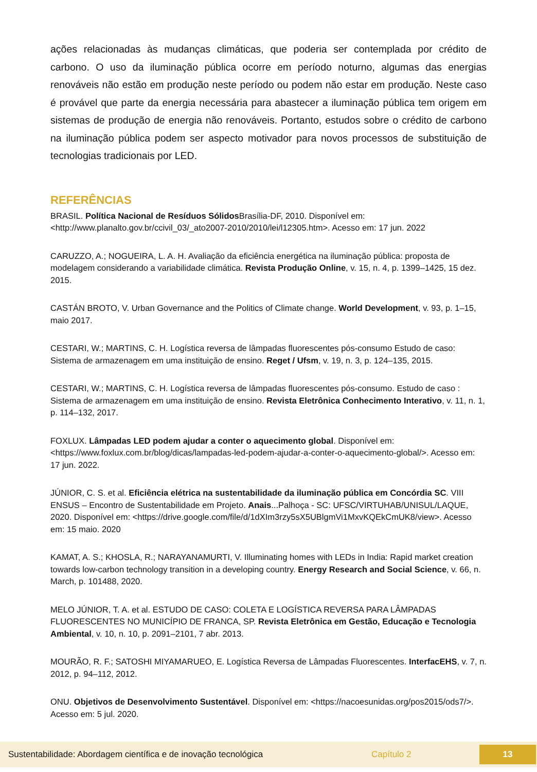ações relacionadas às mudanças climáticas, que poderia ser contemplada por crédito de carbono. O uso da iluminação pública ocorre em período noturno, algumas das energias renováveis não estão em produção neste período ou podem não estar em produção. Neste caso é provável que parte da energia necessária para abastecer a iluminação pública tem origem em sistemas de produção de energia não renováveis. Portanto, estudos sobre o crédito de carbono na iluminação pública podem ser aspecto motivador para novos processos de substituição de tecnologias tradicionais por LED.
REFERÊNCIAS
BRASIL. Política Nacional de Resíduos Sólidos Brasília-DF, 2010. Disponível em: <http://www.planalto.gov.br/ccivil_03/_ato2007-2010/2010/lei/l12305.htm>. Acesso em: 17 jun. 2022
CARUZZO, A.; NOGUEIRA, L. A. H. Avaliação da eficiência energética na iluminação pública: proposta de modelagem considerando a variabilidade climática. Revista Produção Online, v. 15, n. 4, p. 1399–1425, 15 dez. 2015.
CASTÁN BROTO, V. Urban Governance and the Politics of Climate change. World Development, v. 93, p. 1–15, maio 2017.
CESTARI, W.; MARTINS, C. H. Logística reversa de lâmpadas fluorescentes pós-consumo Estudo de caso: Sistema de armazenagem em uma instituição de ensino. Reget / Ufsm, v. 19, n. 3, p. 124–135, 2015.
CESTARI, W.; MARTINS, C. H. Logística reversa de lâmpadas fluorescentes pós-consumo. Estudo de caso : Sistema de armazenagem em uma instituição de ensino. Revista Eletrônica Conhecimento Interativo, v. 11, n. 1, p. 114–132, 2017.
FOXLUX. Lâmpadas LED podem ajudar a conter o aquecimento global. Disponível em: <https://www.foxlux.com.br/blog/dicas/lampadas-led-podem-ajudar-a-conter-o-aquecimento-global/>. Acesso em: 17 jun. 2022.
JÚNIOR, C. S. et al. Eficiência elétrica na sustentabilidade da iluminação pública em Concórdia SC. VIII ENSUS – Encontro de Sustentabilidade em Projeto. Anais...Palhoça - SC: UFSC/VIRTUHAB/UNISUL/LAQUE, 2020. Disponível em: <https://drive.google.com/file/d/1dXIm3rzy5sX5UBlgmVi1MxvKQEkCmUK8/view>. Acesso em: 15 maio. 2020
KAMAT, A. S.; KHOSLA, R.; NARAYANAMURTI, V. Illuminating homes with LEDs in India: Rapid market creation towards low-carbon technology transition in a developing country. Energy Research and Social Science, v. 66, n. March, p. 101488, 2020.
MELO JÚNIOR, T. A. et al. ESTUDO DE CASO: COLETA E LOGÍSTICA REVERSA PARA LÂMPADAS FLUORESCENTES NO MUNICÍPIO DE FRANCA, SP. Revista Eletrônica em Gestão, Educação e Tecnologia Ambiental, v. 10, n. 10, p. 2091–2101, 7 abr. 2013.
MOURÃO, R. F.; SATOSHI MIYAMARUEO, E. Logística Reversa de Lâmpadas Fluorescentes. InterfacEHS, v. 7, n. 2012, p. 94–112, 2012.
ONU. Objetivos de Desenvolvimento Sustentável. Disponível em: <https://nacoesunidas.org/pos2015/ods7/>. Acesso em: 5 jul. 2020.
Sustentabilidade: Abordagem científica e de inovação tecnológica Capítulo 2 13